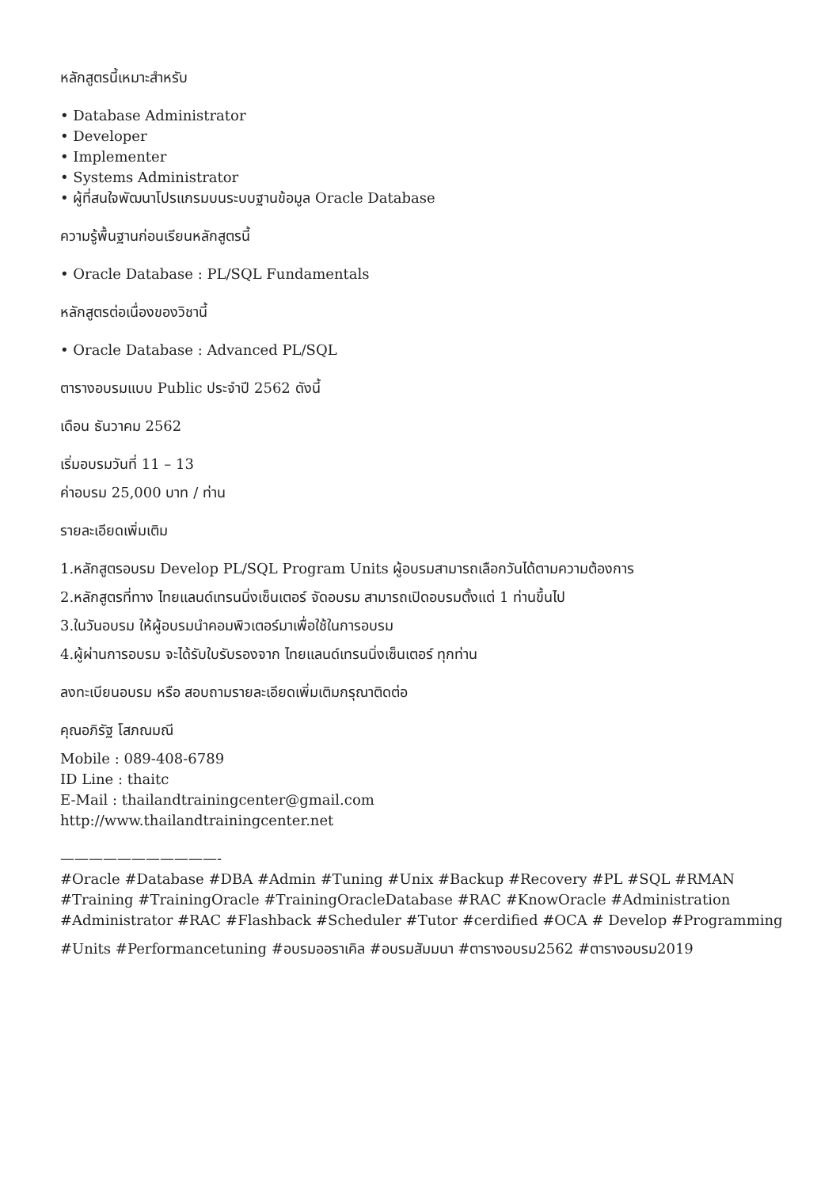หลักสูตรนี้เหมาะสำหรับ
• Database Administrator
• Developer
• Implementer
• Systems Administrator
• ผู้ที่สนใจพัฒนาโปรแกรมบนระบบฐานข้อมูล Oracle Database
ความรู้พื้นฐานก่อนเรียนหลักสูตรนี้
• Oracle Database : PL/SQL Fundamentals
หลักสูตรต่อเนื่องของวิชานี้
• Oracle Database : Advanced PL/SQL
ตารางอบรมแบบ Public ประจำปี 2562 ดังนี้
เดือน ธันวาคม 2562
เริ่มอบรมวันที่ 11 – 13
ค่าอบรม 25,000 บาท / ท่าน
รายละเอียดเพิ่มเติม
1.หลักสูตรอบรม Develop PL/SQL Program Units ผู้อบรมสามารถเลือกวันได้ตามความต้องการ
2.หลักสูตรที่ทาง ไทยแลนด์เทรนนิ่งเซ็นเตอร์ จัดอบรม สามารถเปิดอบรมตั้งแต่ 1 ท่านขึ้นไป
3.ในวันอบรม ให้ผู้อบรมนำคอมพิวเตอร์มาเพื่อใช้ในการอบรม
4.ผู้ผ่านการอบรม จะได้รับใบรับรองจาก ไทยแลนด์เทรนนิ่งเซ็นเตอร์ ทุกท่าน
ลงทะเบียนอบรม หรือ สอบถามรายละเอียดเพิ่มเติมกรุณาติดต่อ
คุณอภิรัฐ โสภณมณี
Mobile : 089-408-6789
ID Line : thaitc
E-Mail : thailandtrainingcenter@gmail.com
http://www.thailandtrainingcenter.net
———————————-
#Oracle #Database #DBA #Admin #Tuning #Unix #Backup #Recovery #PL #SQL #RMAN
#Training #TrainingOracle #TrainingOracleDatabase #RAC #KnowOracle #Administration
#Administrator #RAC #Flashback #Scheduler #Tutor #cerdified #OCA # Develop #Programming
#Units #Performancetuning #อบรมออราเคิล #อบรมสัมมนา #ตารางอบรม2562 #ตารางอบรม2019